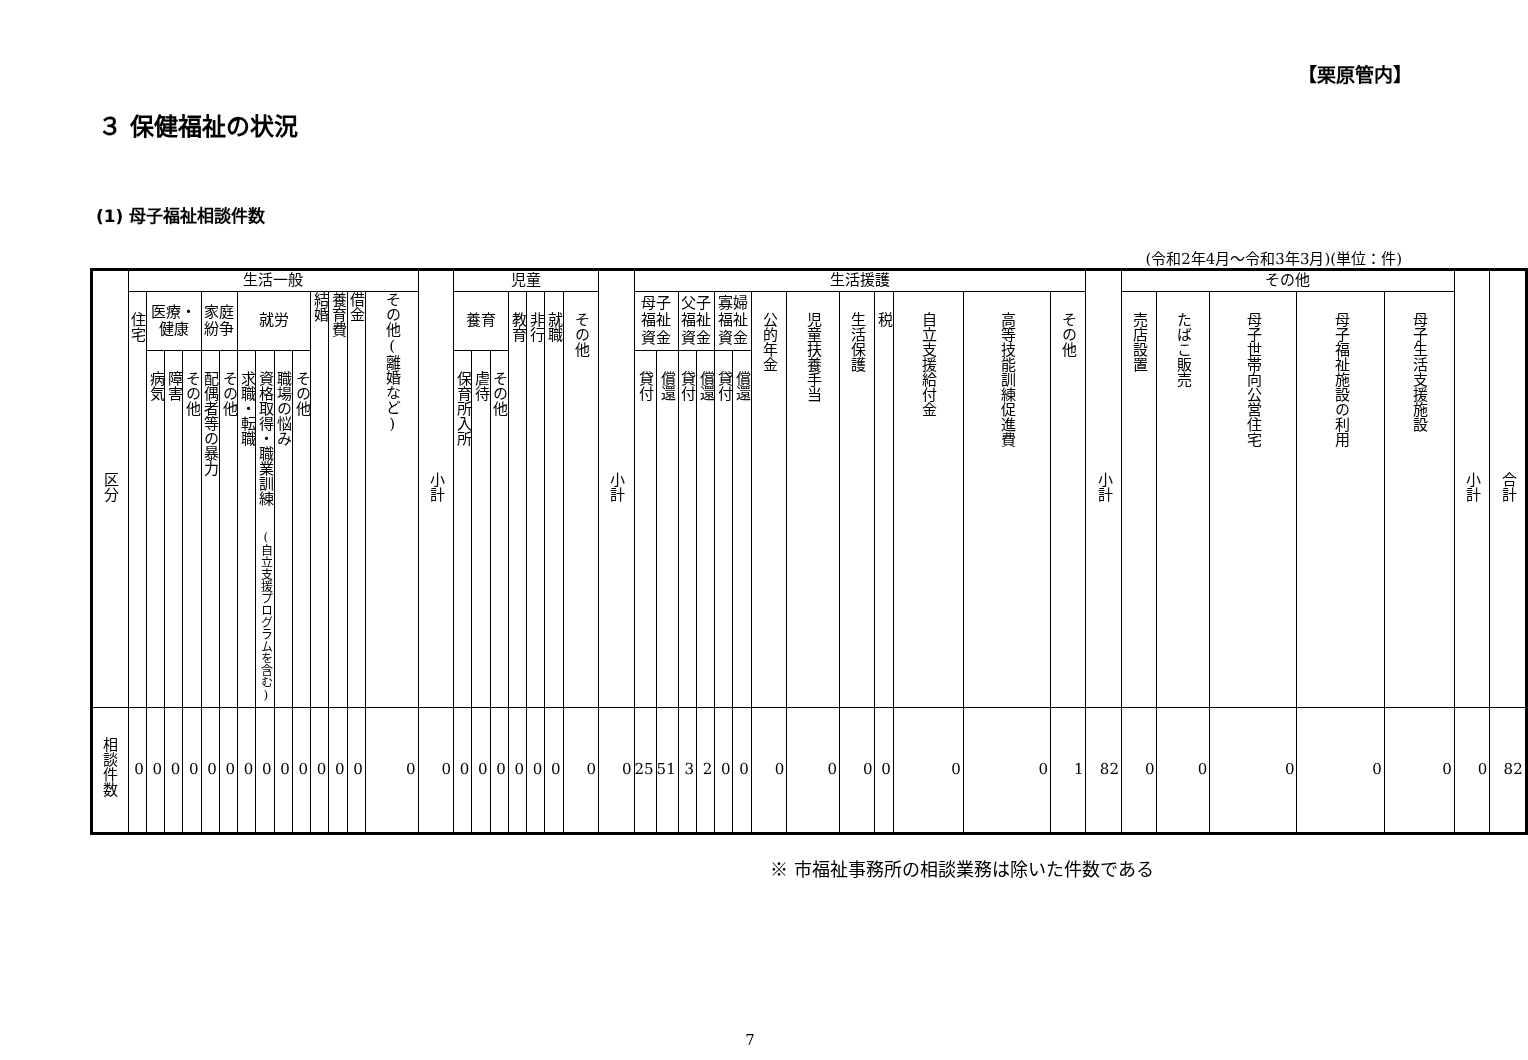【栗原管内】
３ 保健福祉の状況
(1) 母子福祉相談件数
(令和2年4月～令和3年3月)(単位：件)
| 区分 | 生活一般 | | | | | | | | | | | | | | 小計 | 児童 | | | | | | | 小計 | 生活援護 | | | | | | | | | | | | | 小計 | その他 | | | | | 小計 | 合計 |
| --- | --- | --- | --- | --- | --- | --- | --- | --- | --- | --- | --- | --- | --- | --- | --- | --- | --- | --- | --- | --- | --- | --- | --- | --- | --- | --- | --- | --- | --- | --- | --- | --- | --- | --- | --- | --- | --- | --- | --- | --- | --- | --- | --- | --- |
| | 住宅 | 医療・ 健康 | | | 家庭 紛争 | | 就労 | | | | 結婚 | 養育費 | 借金 | その他(離婚など) | | 養育 | | | 教育 | 非行 | 就職 | その他 | | 母子 福祉 資金 | | 父子 福祉 資金 | | 寡婦 福祉 資金 | | 公的年金 | 児童扶養手当 | 生活保護 | 税 | 自立支援給付金 | 高等技能訓練促進費 | その他 | | 売店設置 | たばこ販売 | 母子世帯向公営住宅 | 母子福祉施設の利用 | 母子生活支援施設 | | |
| | | 病気 | 障害 | その他 | 配偶者等の暴力 | その他 | 求職・転職 | 資格取得・職業訓練 (自立支援プログラムを含む) | 職場の悩み | その他 | | | | | | 保育所入所 | 虐待 | その他 | | | | | | 貸付 | 償還 | 貸付 | 償還 | 貸付 | 償還 | | | | | | | | | | | | | | | |
| 相談件数 | 0 | 0 | 0 | 0 | 0 | 0 | 0 | 0 | 0 | 0 | 0 | 0 | 0 | 0 | 0 | 0 | 0 | 0 | 0 | 0 | 0 | 0 | 0 | 25 | 51 | 3 | 2 | 0 | 0 | 0 | 0 | 0 | 0 | 0 | 0 | 1 | 82 | 0 | 0 | 0 | 0 | 0 | 0 | 82 |
※ 市福祉事務所の相談業務は除いた件数である
7